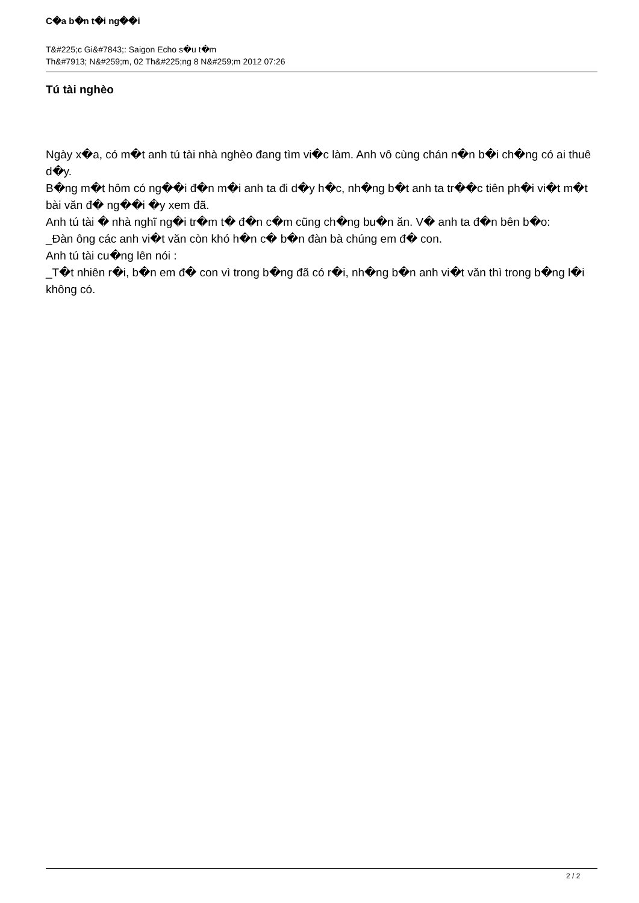C�a b�n t�i ng��i
T&#225;c Gi&#7843;: Saigon Echo s�u t�m
Th&#7913; N&#259;m, 02 Th&#225;ng 8 N&#259;m 2012 07:26
Tú tài nghèo
Ngày x�a, có m�t anh tú tài nhà nghèo đang tìm vi�c làm. Anh vô cùng chán n�n b�i ch�ng có ai thuê d�y.
B�ng m�t hôm có ng��i đ�n m�i anh ta đi d�y h�c, nh�ng b�t anh ta tr��c tiên ph�i vi�t m�t bài văn đ� ng��i �y xem đã.
Anh tú tài � nhà nghĩ ng�i tr�m t� đ�n c�m cũng ch�ng bu�n ăn. V� anh ta đ�n bên b�o:
_Đàn ông các anh vi�t văn còn khó h�n c� b�n đàn bà chúng em đ� con.
Anh tú tài cu�ng lên nói :
_T�t nhiên r�i, b�n em đ� con vì trong b�ng đã có r�i, nh�ng b�n anh vi�t văn thì trong b�ng l�i không có.
2 / 2